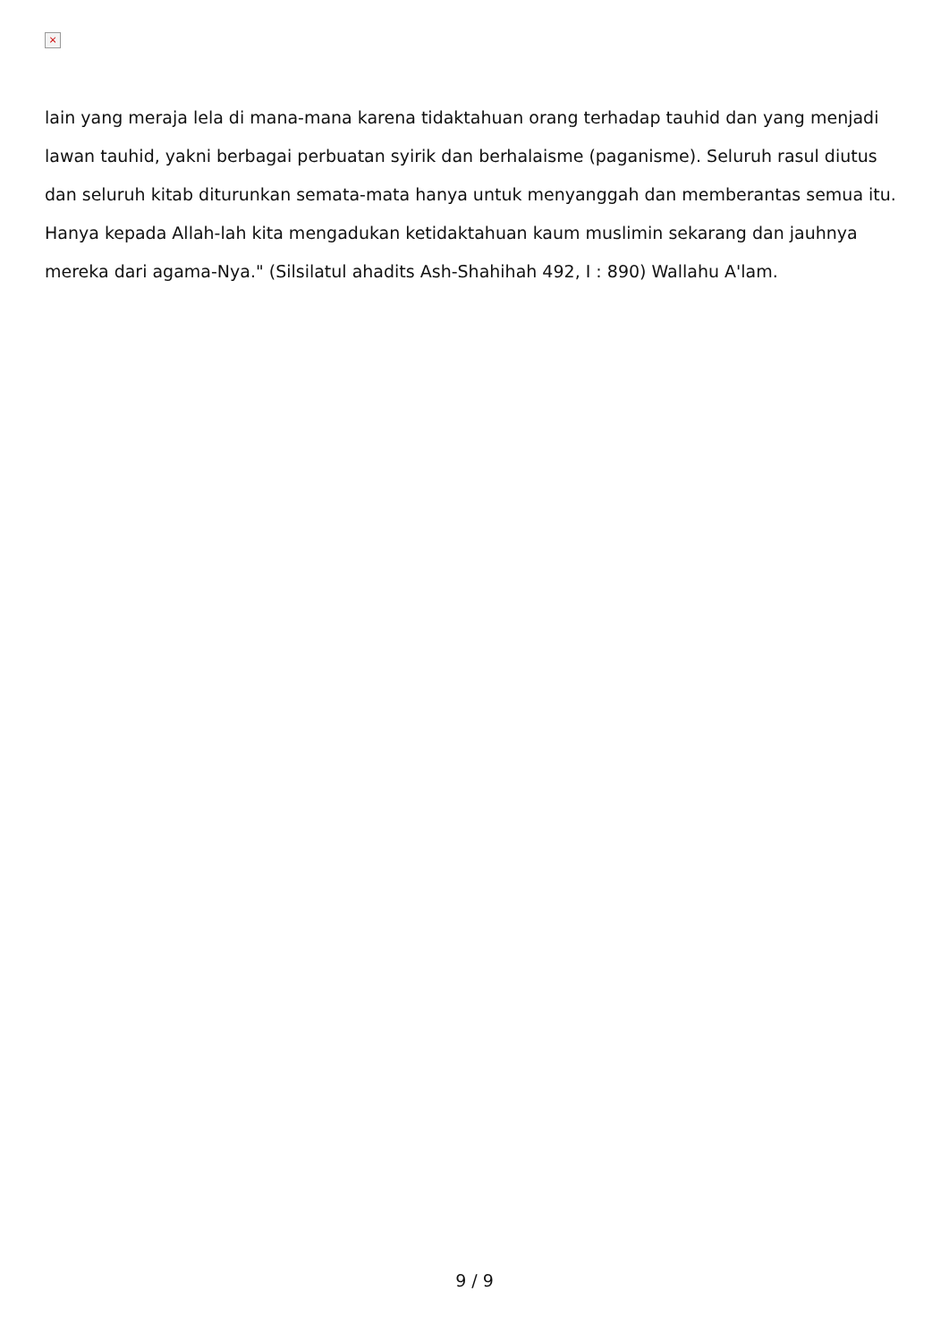×
lain yang meraja lela di mana-mana karena tidaktahuan orang terhadap tauhid dan yang menjadi lawan tauhid, yakni berbagai perbuatan syirik dan berhalaisme (paganisme). Seluruh rasul diutus dan seluruh kitab diturunkan semata-mata hanya untuk menyanggah dan memberantas semua itu. Hanya kepada Allah-lah kita mengadukan ketidaktahuan kaum muslimin sekarang dan jauhnya mereka dari agama-Nya." (Silsilatul ahadits Ash-Shahihah 492, I : 890) Wallahu A'lam.
9 / 9